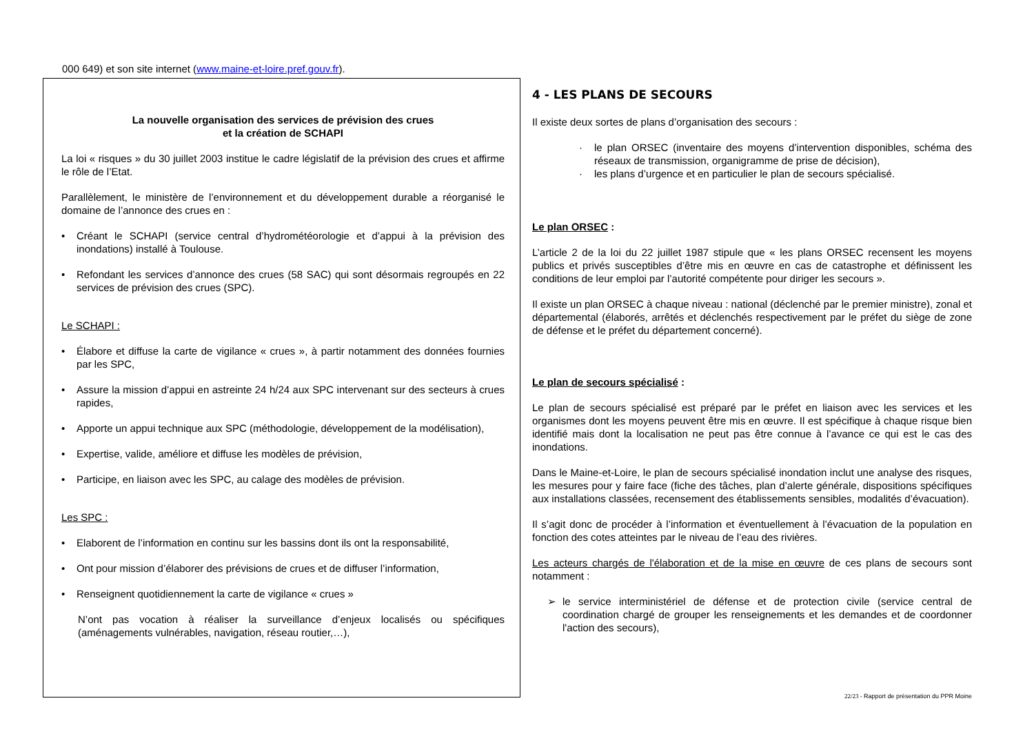000 649) et son site internet (www.maine-et-loire.pref.gouv.fr).
La nouvelle organisation des services de prévision des crues
et la création de SCHAPI
La loi « risques » du 30 juillet 2003 institue le cadre législatif de la prévision des crues et affirme le rôle de l’Etat.
Parallèlement, le ministère de l’environnement et du développement durable a réorganisé le domaine de l’annonce des crues en :
• Créant le SCHAPI (service central d’hydrométéorologie et d’appui à la prévision des inondations) installé à Toulouse.
• Refondant les services d’annonce des crues (58 SAC) qui sont désormais regroupés en 22 services de prévision des crues (SPC).
Le SCHAPI :
• Élabore et diffuse la carte de vigilance « crues », à partir notamment des données fournies par les SPC,
• Assure la mission d’appui en astreinte 24 h/24 aux SPC intervenant sur des secteurs à crues rapides,
• Apporte un appui technique aux SPC (méthodologie, développement de la modélisation),
• Expertise, valide, améliore et diffuse les modèles de prévision,
• Participe, en liaison avec les SPC, au calage des modèles de prévision.
Les SPC :
• Elaborent de l’information en continu sur les bassins dont ils ont la responsabilité,
• Ont pour mission d’élaborer des prévisions de crues et de diffuser l’information,
• Renseignent quotidiennement la carte de vigilance « crues »
N’ont pas vocation à réaliser la surveillance d’enjeux localisés ou spécifiques (aménagements vulnérables, navigation, réseau routier,…),
4 - LES PLANS DE SECOURS
Il existe deux sortes de plans d’organisation des secours :
· le plan ORSEC (inventaire des moyens d’intervention disponibles, schéma des réseaux de transmission, organigramme de prise de décision),
· les plans d’urgence et en particulier le plan de secours spécialisé.
Le plan ORSEC :
L’article 2 de la loi du 22 juillet 1987 stipule que « les plans ORSEC recensent les moyens publics et privés susceptibles d’être mis en œuvre en cas de catastrophe et définissent les conditions de leur emploi par l’autorité compétente pour diriger les secours ».
Il existe un plan ORSEC à chaque niveau : national (déclenché par le premier ministre), zonal et départemental (élaborés, arrêtés et déclenchés respectivement par le préfet du siège de zone de défense et le préfet du département concerné).
Le plan de secours spécialisé :
Le plan de secours spécialisé est préparé par le préfet en liaison avec les services et les organismes dont les moyens peuvent être mis en œuvre. Il est spécifique à chaque risque bien identifié mais dont la localisation ne peut pas être connue à l’avance ce qui est le cas des inondations.
Dans le Maine-et-Loire, le plan de secours spécialisé inondation inclut une analyse des risques, les mesures pour y faire face (fiche des tâches, plan d’alerte générale, dispositions spécifiques aux installations classées, recensement des établissements sensibles, modalités d’évacuation).
Il s’agit donc de procéder à l’information et éventuellement à l’évacuation de la population en fonction des cotes atteintes par le niveau de l’eau des rivières.
Les acteurs chargés de l'élaboration et de la mise en œuvre de ces plans de secours sont notamment :
➢ le service interministériel de défense et de protection civile (service central de coordination chargé de grouper les renseignements et les demandes et de coordonner l'action des secours),
22/23 - Rapport de présentation du PPR Moine